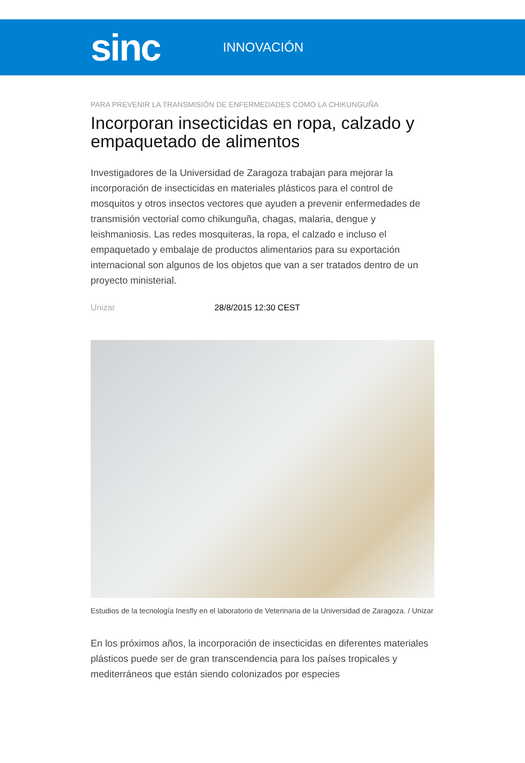sinc
INNOVACIÓN
PARA PREVENIR LA TRANSMISIÓN DE ENFERMEDADES COMO LA CHIKUNGUÑA
Incorporan insecticidas en ropa, calzado y empaquetado de alimentos
Investigadores de la Universidad de Zaragoza trabajan para mejorar la incorporación de insecticidas en materiales plásticos para el control de mosquitos y otros insectos vectores que ayuden a prevenir enfermedades de transmisión vectorial como chikunguña, chagas, malaria, dengue y leishmaniosis. Las redes mosquiteras, la ropa, el calzado e incluso el empaquetado y embalaje de productos alimentarios para su exportación internacional son algunos de los objetos que van a ser tratados dentro de un proyecto ministerial.
Unizar 28/8/2015 12:30 CEST
Estudios de la tecnología Inesfly en el laboratorio de Veterinaria de la Universidad de Zaragoza. / Unizar
En los próximos años, la incorporación de insecticidas en diferentes materiales plásticos puede ser de gran transcendencia para los países tropicales y mediterráneos que están siendo colonizados por especies